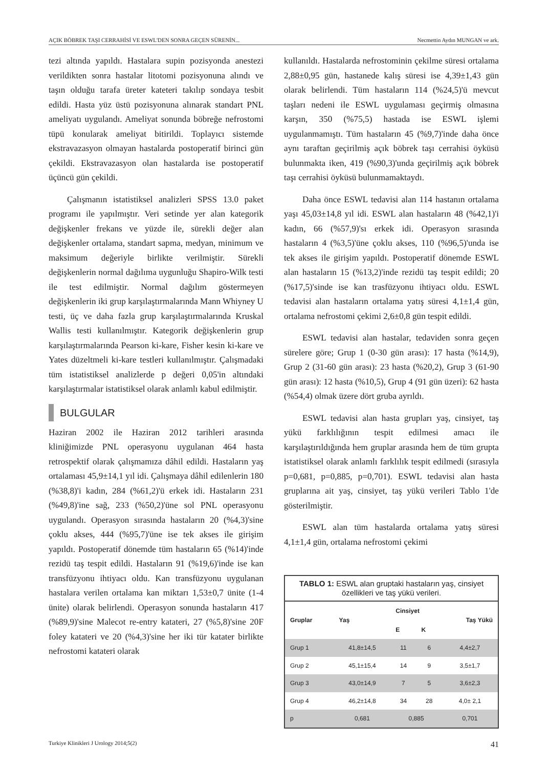AÇIK BÖBREK TAŞI CERRAHİSİ VE ESWL'DEN SONRA GEÇEN SÜRENİN... Necmettin Aydın MUNGAN ve ark.
tezi altında yapıldı. Hastalara supin pozisyonda anestezi verildikten sonra hastalar litotomi pozisyonuna alındı ve taşın olduğu tarafa üreter kateteri takılıp sondaya tesbit edildi. Hasta yüz üstü pozisyonuna alınarak standart PNL ameliyatı uygulandı. Ameliyat sonunda böbreğe nefrostomi tüpü konularak ameliyat bitirildi. Toplayıcı sistemde ekstravazasyon olmayan hastalarda postoperatif birinci gün çekildi. Ekstravazasyon olan hastalarda ise postoperatif üçüncü gün çekildi.
Çalışmanın istatistiksel analizleri SPSS 13.0 paket programı ile yapılmıştır. Veri setinde yer alan kategorik değişkenler frekans ve yüzde ile, sürekli değer alan değişkenler ortalama, standart sapma, medyan, minimum ve maksimum değeriyle birlikte verilmiştir. Sürekli değişkenlerin normal dağılıma uygunluğu Shapiro-Wilk testi ile test edilmiştir. Normal dağılım göstermeyen değişkenlerin iki grup karşılaştırmalarında Mann Whiyney U testi, üç ve daha fazla grup karşılaştırmalarında Kruskal Wallis testi kullanılmıştır. Kategorik değişkenlerin grup karşılaştırmalarında Pearson ki-kare, Fisher kesin ki-kare ve Yates düzeltmeli ki-kare testleri kullanılmıştır. Çalışmadaki tüm istatistiksel analizlerde p değeri 0,05'in altındaki karşılaştırmalar istatistiksel olarak anlamlı kabul edilmiştir.
BULGULAR
Haziran 2002 ile Haziran 2012 tarihleri arasında kliniğimizde PNL operasyonu uygulanan 464 hasta retrospektif olarak çalışmamıza dâhil edildi. Hastaların yaş ortalaması 45,9±14,1 yıl idi. Çalışmaya dâhil edilenlerin 180 (%38,8)'i kadın, 284 (%61,2)'ü erkek idi. Hastaların 231 (%49,8)'ine sağ, 233 (%50,2)'üne sol PNL operasyonu uygulandı. Operasyon sırasında hastaların 20 (%4,3)'sine çoklu akses, 444 (%95,7)'üne ise tek akses ile girişim yapıldı. Postoperatif dönemde tüm hastaların 65 (%14)'inde rezidü taş tespit edildi. Hastaların 91 (%19,6)'inde ise kan transfüzyonu ihtiyacı oldu. Kan transfüzyonu uygulanan hastalara verilen ortalama kan miktarı 1,53±0,7 ünite (1-4 ünite) olarak belirlendi. Operasyon sonunda hastaların 417 (%89,9)'sine Malecot re-entry katateri, 27 (%5,8)'sine 20F foley katateri ve 20 (%4,3)'sine her iki tür katater birlikte nefrostomi katateri olarak
kullanıldı. Hastalarda nefrostominin çekilme süresi ortalama 2,88±0,95 gün, hastanede kalış süresi ise 4,39±1,43 gün olarak belirlendi. Tüm hastaların 114 (%24,5)'ü mevcut taşları nedeni ile ESWL uygulaması geçirmiş olmasına karşın, 350 (%75,5) hastada ise ESWL işlemi uygulanmamıştı. Tüm hastaların 45 (%9,7)'inde daha önce aynı taraftan geçirilmiş açık böbrek taşı cerrahisi öyküsü bulunmakta iken, 419 (%90,3)'unda geçirilmiş açık böbrek taşı cerrahisi öyküsü bulunmamaktaydı.
Daha önce ESWL tedavisi alan 114 hastanın ortalama yaşı 45,03±14,8 yıl idi. ESWL alan hastaların 48 (%42,1)'i kadın, 66 (%57,9)'sı erkek idi. Operasyon sırasında hastaların 4 (%3,5)'üne çoklu akses, 110 (%96,5)'unda ise tek akses ile girişim yapıldı. Postoperatif dönemde ESWL alan hastaların 15 (%13,2)'inde rezidü taş tespit edildi; 20 (%17,5)'sinde ise kan trasfüzyonu ihtiyacı oldu. ESWL tedavisi alan hastaların ortalama yatış süresi 4,1±1,4 gün, ortalama nefrostomi çekimi 2,6±0,8 gün tespit edildi.
ESWL tedavisi alan hastalar, tedaviden sonra geçen sürelere göre; Grup 1 (0-30 gün arası): 17 hasta (%14,9), Grup 2 (31-60 gün arası): 23 hasta (%20,2), Grup 3 (61-90 gün arası): 12 hasta (%10,5), Grup 4 (91 gün üzeri): 62 hasta (%54,4) olmak üzere dört gruba ayrıldı.
ESWL tedavisi alan hasta grupları yaş, cinsiyet, taş yükü farklılığının tespit edilmesi amacı ile karşılaştırıldığında hem gruplar arasında hem de tüm grupta istatistiksel olarak anlamlı farklılık tespit edilmedi (sırasıyla p=0,681, p=0,885, p=0,701). ESWL tedavisi alan hasta gruplarına ait yaş, cinsiyet, taş yükü verileri Tablo 1'de gösterilmiştir.
ESWL alan tüm hastalarda ortalama yatış süresi 4,1±1,4 gün, ortalama nefrostomi çekimi
TABLO 1: ESWL alan gruptaki hastaların yaş, cinsiyet özellikleri ve taş yükü verileri.
| Gruplar | Yaş | Cinsiyet | | Taş Yükü |
| --- | --- | --- | --- | --- |
| | | E | K | |
| Grup 1 | 41,8±14,5 | 11 | 6 | 4,4±2,7 |
| Grup 2 | 45,1±15,4 | 14 | 9 | 3,5±1,7 |
| Grup 3 | 43,0±14,9 | 7 | 5 | 3,6±2,3 |
| Grup 4 | 46,2±14,8 | 34 | 28 | 4,0± 2,1 |
| p | 0,681 | 0,885 | | 0,701 |
Turkiye Klinikleri J Urology 2014;5(2) 41